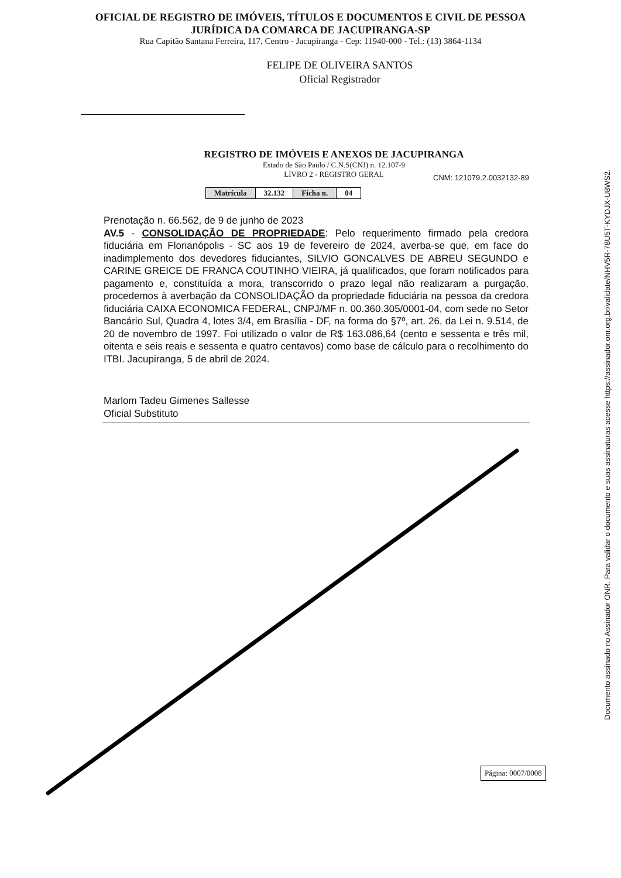OFICIAL DE REGISTRO DE IMÓVEIS, TÍTULOS E DOCUMENTOS E CIVIL DE PESSOA
JURÍDICA DA COMARCA DE JACUPIRANGA-SP
Rua Capitão Santana Ferreira, 117, Centro - Jacupiranga - Cep: 11940-000 - Tel.: (13) 3864-1134
FELIPE DE OLIVEIRA SANTOS
Oficial Registrador
REGISTRO DE IMÓVEIS E ANEXOS DE JACUPIRANGA
Estado de São Paulo / C.N.S(CNJ) n. 12.107-9
LIVRO 2 - REGISTRO GERAL
CNM: 121079.2.0032132-89
| Matrícula | 32.132 | Ficha n. | 04 |
Prenotação n. 66.562, de 9 de junho de 2023
AV.5 - CONSOLIDAÇÃO DE PROPRIEDADE: Pelo requerimento firmado pela credora fiduciária em Florianópolis - SC aos 19 de fevereiro de 2024, averba-se que, em face do inadimplemento dos devedores fiduciantes, SILVIO GONCALVES DE ABREU SEGUNDO e CARINE GREICE DE FRANCA COUTINHO VIEIRA, já qualificados, que foram notificados para pagamento e, constituída a mora, transcorrido o prazo legal não realizaram a purgação, procedemos à averbação da CONSOLIDAÇÃO da propriedade fiduciária na pessoa da credora fiduciária CAIXA ECONOMICA FEDERAL, CNPJ/MF n. 00.360.305/0001-04, com sede no Setor Bancário Sul, Quadra 4, lotes 3/4, em Brasília - DF, na forma do §7º, art. 26, da Lei n. 9.514, de 20 de novembro de 1997. Foi utilizado o valor de R$ 163.086,64 (cento e sessenta e três mil, oitenta e seis reais e sessenta e quatro centavos) como base de cálculo para o recolhimento do ITBI. Jacupiranga, 5 de abril de 2024.
Marlom Tadeu Gimenes Sallesse
Oficial Substituto
Documento assinado no Assinador ONR. Para validar o documento e suas assinaturas acesse https://assinador.onr.org.br/validate/NHV5R-78U5T-KYDJX-U8WS2.
Página: 0007/0008